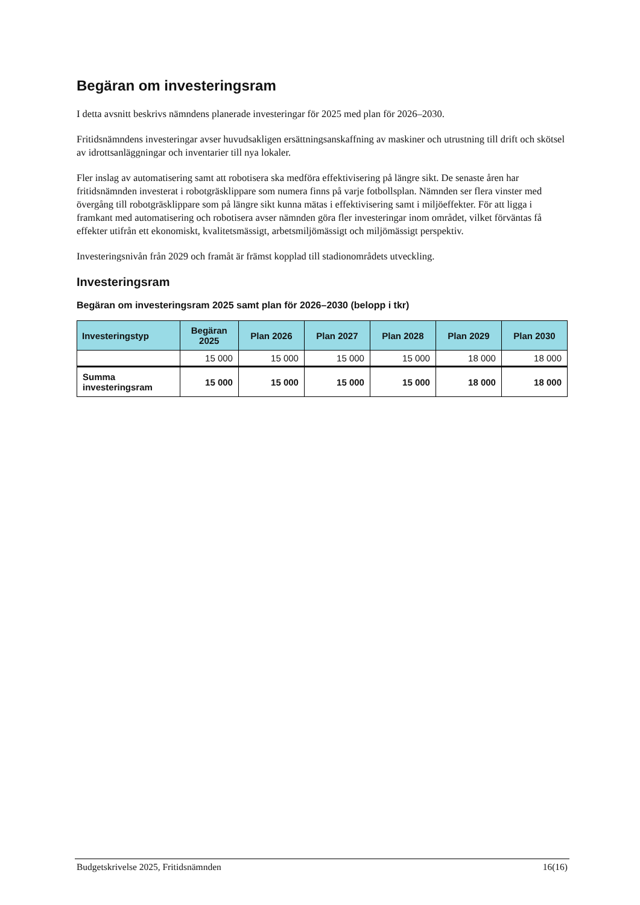Begäran om investeringsram
I detta avsnitt beskrivs nämndens planerade investeringar för 2025 med plan för 2026–2030.
Fritidsnämndens investeringar avser huvudsakligen ersättningsanskaffning av maskiner och utrustning till drift och skötsel av idrottsanläggningar och inventarier till nya lokaler.
Fler inslag av automatisering samt att robotisera ska medföra effektivisering på längre sikt. De senaste åren har fritidsnämnden investerat i robotgräsklippare som numera finns på varje fotbollsplan. Nämnden ser flera vinster med övergång till robotgräsklippare som på längre sikt kunna mätas i effektivisering samt i miljöeffekter. För att ligga i framkant med automatisering och robotisera avser nämnden göra fler investeringar inom området, vilket förväntas få effekter utifrån ett ekonomiskt, kvalitetsmässigt, arbetsmiljömässigt och miljömässigt perspektiv.
Investeringsnivån från 2029 och framåt är främst kopplad till stadionområdets utveckling.
Investeringsram
Begäran om investeringsram 2025 samt plan för 2026–2030 (belopp i tkr)
| Investeringstyp | Begäran 2025 | Plan 2026 | Plan 2027 | Plan 2028 | Plan 2029 | Plan 2030 |
| --- | --- | --- | --- | --- | --- | --- |
| | 15 000 | 15 000 | 15 000 | 15 000 | 18 000 | 18 000 |
| Summa investeringsram | 15 000 | 15 000 | 15 000 | 15 000 | 18 000 | 18 000 |
Budgetskrivelse 2025, Fritidsnämnden 16(16)